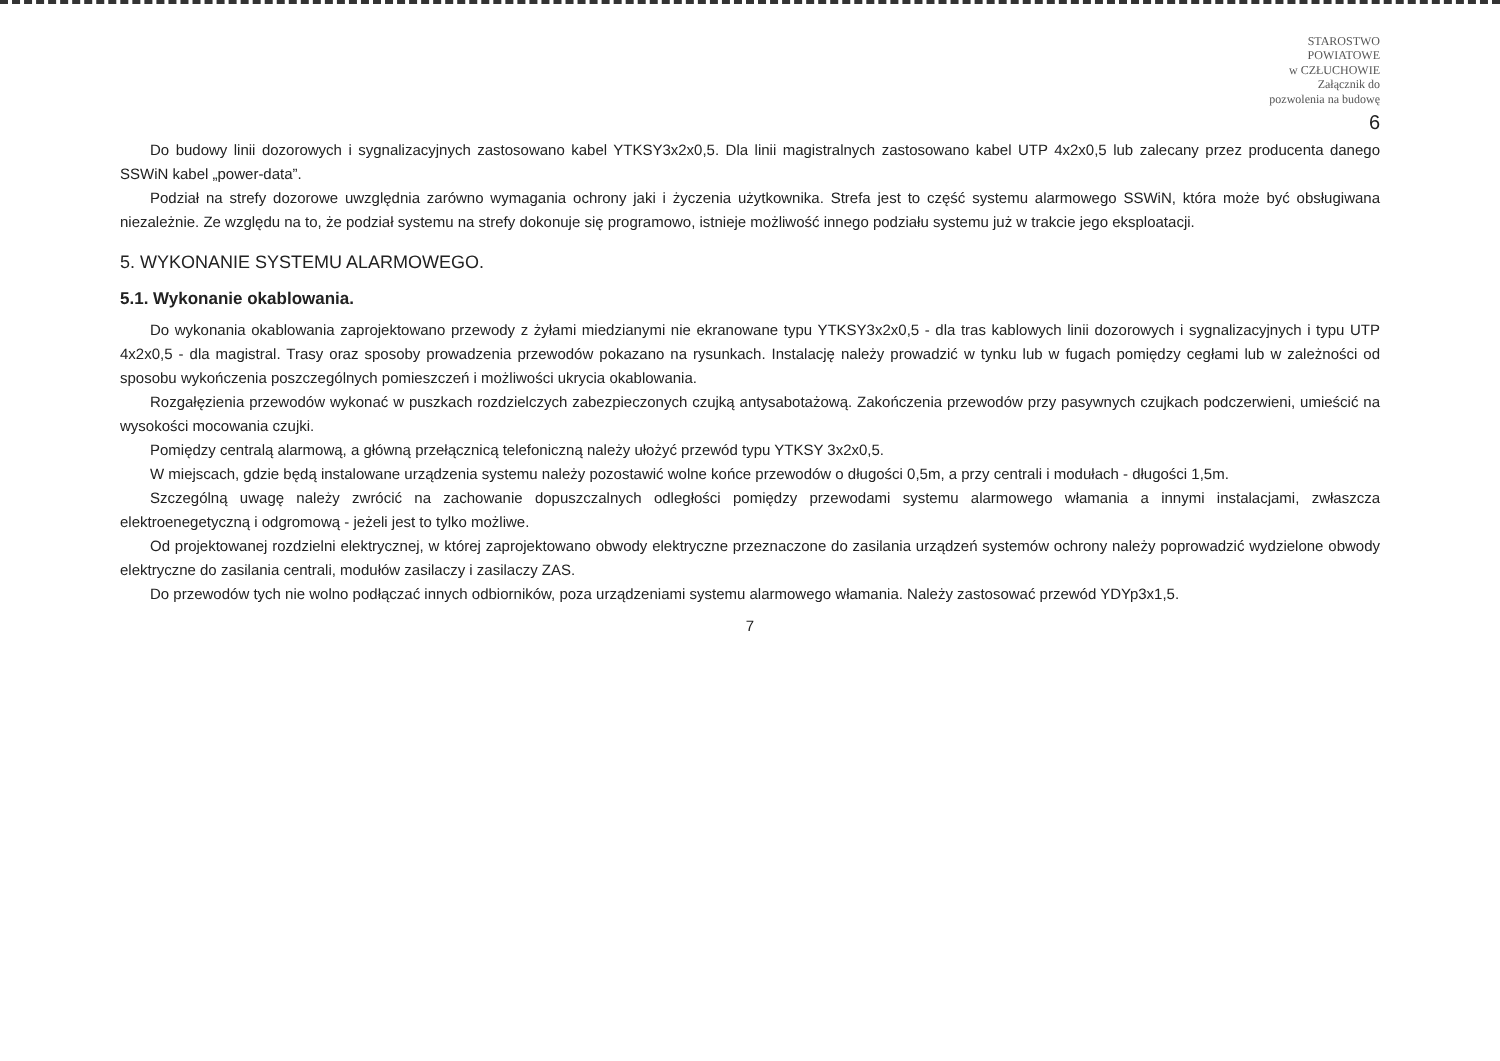STAROSTWO
POWIATOWE
w CZŁUCHOWIE
Załącznik do
pozwolenia na budowę
6
Do budowy linii dozorowych i sygnalizacyjnych zastosowano kabel YTKSY3x2x0,5. Dla linii magistralnych zastosowano kabel UTP 4x2x0,5 lub zalecany przez producenta danego SSWiN kabel „power-data”.
Podział na strefy dozorowe uwzględnia zarówno wymagania ochrony jaki i życzenia użytkownika. Strefa jest to część systemu alarmowego SSWiN, która może być obsługiwana niezależnie. Ze względu na to, że podział systemu na strefy dokonuje się programowo, istnieje możliwość innego podziału systemu już w trakcie jego eksploatacji.
5. WYKONANIE SYSTEMU ALARMOWEGO.
5.1. Wykonanie okablowania.
Do wykonania okablowania zaprojektowano przewody z żyłami miedzianymi nie ekranowane typu YTKSY3x2x0,5 - dla tras kablowych linii dozorowych i sygnalizacyjnych i typu UTP 4x2x0,5 - dla magistral. Trasy oraz sposoby prowadzenia przewodów pokazano na rysunkach. Instalację należy prowadzić w tynku lub w fugach pomiędzy cegłami lub w zależności od sposobu wykończenia poszczególnych pomieszczeń i możliwości ukrycia okablowania.
Rozgałęzienia przewodów wykonać w puszkach rozdzielczych zabezpieczonych czujką antysabotażową. Zakończenia przewodów przy pasywnych czujkach podczerwieni, umieścić na wysokości mocowania czujki.
Pomiędzy centralą alarmową, a główną przełącznicą telefoniczną należy ułożyć przewód typu YTKSY 3x2x0,5.
W miejscach, gdzie będą instalowane urządzenia systemu należy pozostawić wolne końce przewodów o długości 0,5m, a przy centrali i modułach - długości 1,5m.
Szczególną uwagę należy zwrócić na zachowanie dopuszczalnych odległości pomiędzy przewodami systemu alarmowego włamania a innymi instalacjami, zwłaszcza elektroenegetyczną i odgromową - jeżeli jest to tylko możliwe.
Od projektowanej rozdzielni elektrycznej, w której zaprojektowano obwody elektryczne przeznaczone do zasilania urządzeń systemów ochrony należy poprowadzić wydzielone obwody elektryczne do zasilania centrali, modułów zasilaczy i zasilaczy ZAS.
Do przewodów tych nie wolno podłączać innych odbiorników, poza urządzeniami systemu alarmowego włamania. Należy zastosować przewód YDYp3x1,5.
7